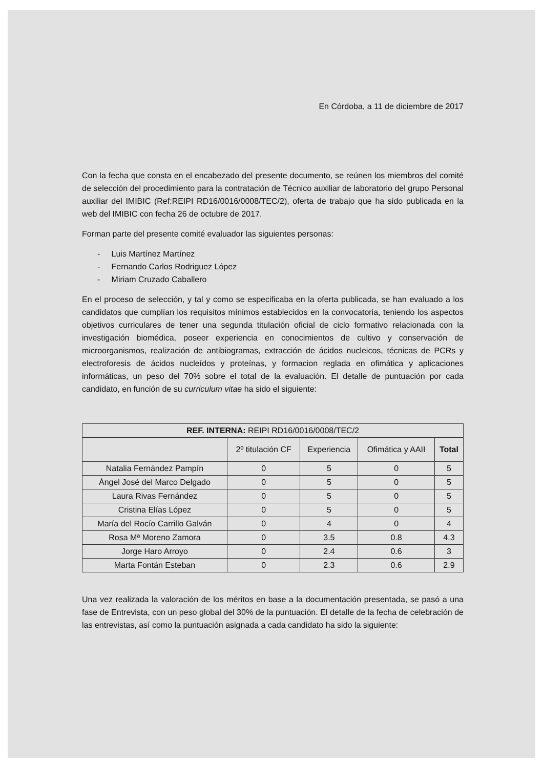En Córdoba, a 11 de diciembre de 2017
Con la fecha que consta en el encabezado del presente documento, se reúnen los miembros del comité de selección del procedimiento para la contratación de Técnico auxiliar de laboratorio del grupo Personal auxiliar del IMIBIC (Ref:REIPI RD16/0016/0008/TEC/2), oferta de trabajo que ha sido publicada en la web del IMIBIC con fecha 26 de octubre de 2017.
Forman parte del presente comité evaluador las siguientes personas:
- Luis Martínez Martínez
- Fernando Carlos Rodriguez López
- Miriam Cruzado Caballero
En el proceso de selección, y tal y como se especificaba en la oferta publicada, se han evaluado a los candidatos que cumplían los requisitos mínimos establecidos en la convocatoria, teniendo los aspectos objetivos curriculares de tener una segunda titulación oficial de ciclo formativo relacionada con la investigación biomédica, poseer experiencia en conocimientos de cultivo y conservación de microorganismos, realización de antibiogramas, extracción de ácidos nucleicos, técnicas de PCRs y electroforesis de ácidos nucleídos y proteínas, y formacion reglada en ofimática y aplicaciones informáticas, un peso del 70% sobre el total de la evaluación. El detalle de puntuación por cada candidato, en función de su curriculum vitae ha sido el siguiente:
| REF. INTERNA: REIPI RD16/0016/0008/TEC/2 | | | | |
| --- | --- | --- | --- | --- |
| | 2º titulación CF | Experiencia | Ofimática y AAII | Total |
| Natalia Fernández Pampín | 0 | 5 | 0 | 5 |
| Ángel José del Marco Delgado | 0 | 5 | 0 | 5 |
| Laura Rivas Fernández | 0 | 5 | 0 | 5 |
| Cristina Elías López | 0 | 5 | 0 | 5 |
| María del Rocío Carrillo Galván | 0 | 4 | 0 | 4 |
| Rosa Mª Moreno Zamora | 0 | 3.5 | 0.8 | 4.3 |
| Jorge Haro Arroyo | 0 | 2.4 | 0.6 | 3 |
| Marta Fontán Esteban | 0 | 2.3 | 0.6 | 2.9 |
Una vez realizada la valoración de los méritos en base a la documentación presentada, se pasó a una fase de Entrevista, con un peso global del 30% de la puntuación. El detalle de la fecha de celebración de las entrevistas, así como la puntuación asignada a cada candidato ha sido la siguiente: